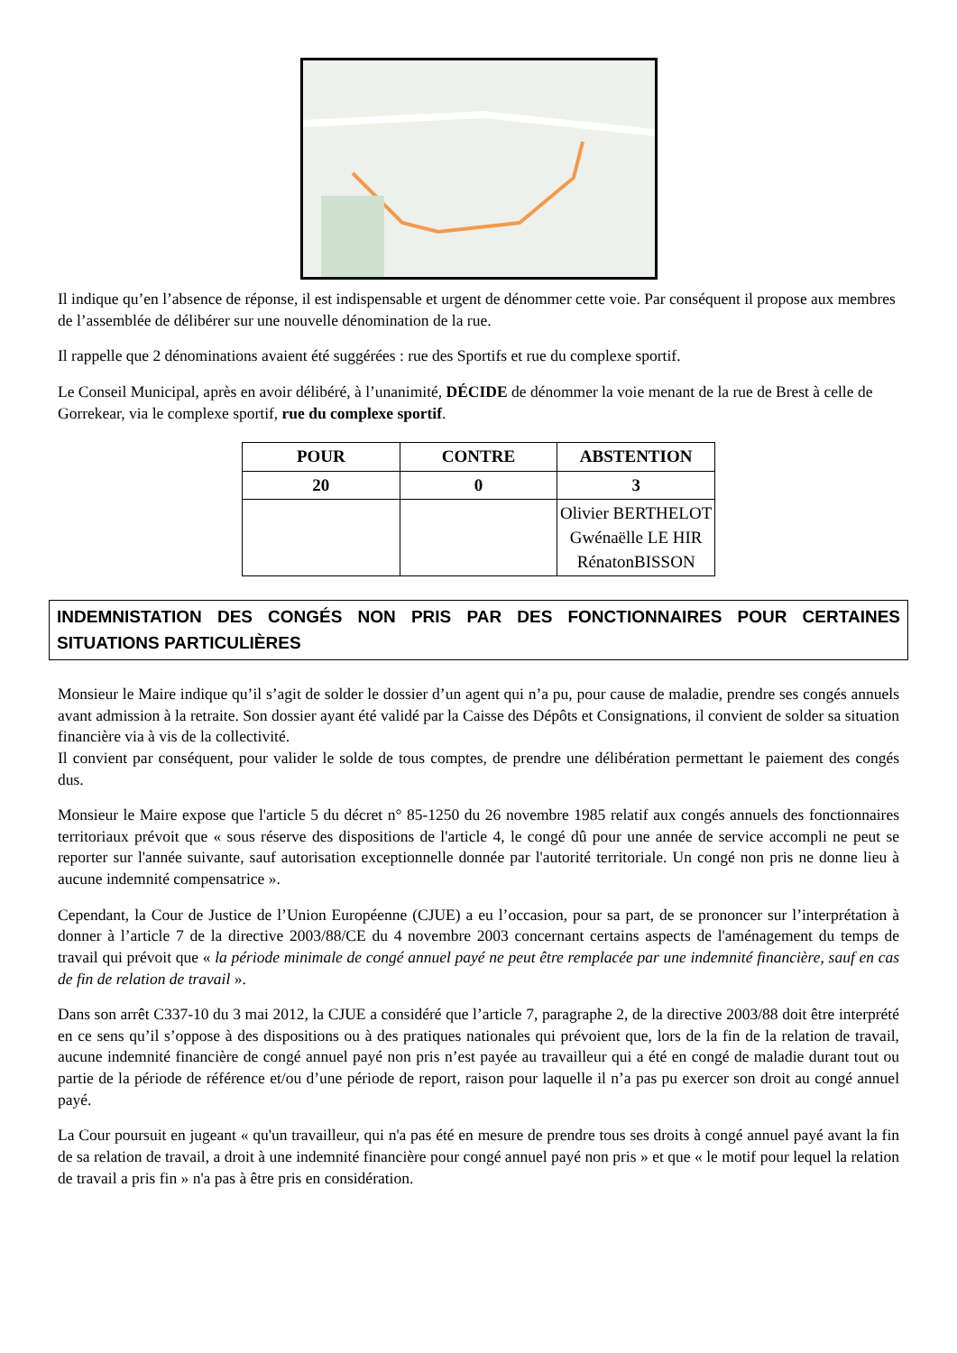Il indique qu’en l’absence de réponse, il est indispensable et urgent de dénommer cette voie. Par conséquent il propose aux membres de l’assemblée de délibérer sur une nouvelle dénomination de la rue.
Il rappelle que 2 dénominations avaient été suggérées : rue des Sportifs et rue du complexe sportif.
Le Conseil Municipal, après en avoir délibéré, à l’unanimité, DÉCIDE de dénommer la voie menant de la rue de Brest à celle de Gorrekear, via le complexe sportif, rue du complexe sportif.
| POUR | CONTRE | ABSTENTION |
| --- | --- | --- |
| 20 | 0 | 3 |
| | | Olivier BERTHELOT Gwénaëlle LE HIR RénatonBISSON |
INDEMNISTATION DES CONGÉS NON PRIS PAR DES FONCTIONNAIRES POUR CERTAINES SITUATIONS PARTICULIÈRES
Monsieur le Maire indique qu’il s’agit de solder le dossier d’un agent qui n’a pu, pour cause de maladie, prendre ses congés annuels avant admission à la retraite. Son dossier ayant été validé par la Caisse des Dépôts et Consignations, il convient de solder sa situation financière via à vis de la collectivité.
Il convient par conséquent, pour valider le solde de tous comptes, de prendre une délibération permettant le paiement des congés dus.
Monsieur le Maire expose que l'article 5 du décret n° 85-1250 du 26 novembre 1985 relatif aux congés annuels des fonctionnaires territoriaux prévoit que « sous réserve des dispositions de l'article 4, le congé dû pour une année de service accompli ne peut se reporter sur l'année suivante, sauf autorisation exceptionnelle donnée par l'autorité territoriale. Un congé non pris ne donne lieu à aucune indemnité compensatrice ».
Cependant, la Cour de Justice de l’Union Européenne (CJUE) a eu l’occasion, pour sa part, de se prononcer sur l’interprétation à donner à l’article 7 de la directive 2003/88/CE du 4 novembre 2003 concernant certains aspects de l'aménagement du temps de travail qui prévoit que « la période minimale de congé annuel payé ne peut être remplacée par une indemnité financière, sauf en cas de fin de relation de travail ».
Dans son arrêt C337-10 du 3 mai 2012, la CJUE a considéré que l’article 7, paragraphe 2, de la directive 2003/88 doit être interprété en ce sens qu’il s’oppose à des dispositions ou à des pratiques nationales qui prévoient que, lors de la fin de la relation de travail, aucune indemnité financière de congé annuel payé non pris n’est payée au travailleur qui a été en congé de maladie durant tout ou partie de la période de référence et/ou d’une période de report, raison pour laquelle il n’a pas pu exercer son droit au congé annuel payé.
La Cour poursuit en jugeant « qu'un travailleur, qui n'a pas été en mesure de prendre tous ses droits à congé annuel payé avant la fin de sa relation de travail, a droit à une indemnité financière pour congé annuel payé non pris » et que « le motif pour lequel la relation de travail a pris fin » n'a pas à être pris en considération.